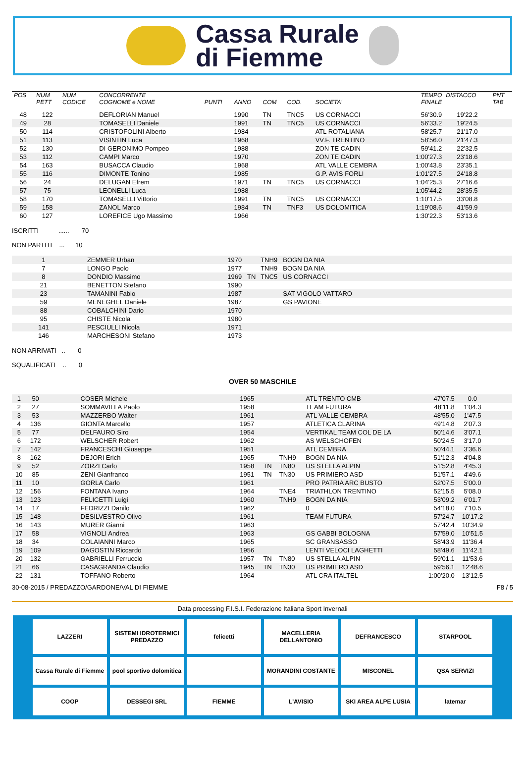Cassa Rurale
di Fiemme
| POS | NUM PETT | NUM CODICE | CONCORRENTE COGNOME e NOME | PUNTI | ANNO | COM | COD. | SOCIETA' | TEMPO FINALE | DISTACCO | PNT TAB |
| --- | --- | --- | --- | --- | --- | --- | --- | --- | --- | --- | --- |
| 48 | 122 | | DEFLORIAN Manuel | | 1990 | TN | TNC5 | US CORNACCI | 56'30.9 | 19'22.2 | |
| 49 | 28 | | TOMASELLI Daniele | | 1991 | TN | TNC5 | US CORNACCI | 56'33.2 | 19'24.5 | |
| 50 | 114 | | CRISTOFOLINI Alberto | | 1984 | | | ATL ROTALIANA | 58'25.7 | 21'17.0 | |
| 51 | 113 | | VISINTIN Luca | | 1968 | | | VV.F. TRENTINO | 58'56.0 | 21'47.3 | |
| 52 | 130 | | DI GERONIMO Pompeo | | 1988 | | | ZON TE CADIN | 59'41.2 | 22'32.5 | |
| 53 | 112 | | CAMPI Marco | | 1970 | | | ZON TE CADIN | 1:00'27.3 | 23'18.6 | |
| 54 | 163 | | BUSACCA Claudio | | 1968 | | | ATL VALLE CEMBRA | 1:00'43.8 | 23'35.1 | |
| 55 | 116 | | DIMONTE Tonino | | 1985 | | | G.P. AVIS FORLI | 1:01'27.5 | 24'18.8 | |
| 56 | 24 | | DELUGAN Efrem | | 1971 | TN | TNC5 | US CORNACCI | 1:04'25.3 | 27'16.6 | |
| 57 | 75 | | LEONELLI Luca | | 1988 | | | | 1:05'44.2 | 28'35.5 | |
| 58 | 170 | | TOMASELLI Vittorio | | 1991 | TN | TNC5 | US CORNACCI | 1:10'17.5 | 33'08.8 | |
| 59 | 158 | | ZANOL Marco | | 1984 | TN | TNF3 | US DOLOMITICA | 1:19'08.6 | 41'59.9 | |
| 60 | 127 | | LOREFICE Ugo Massimo | | 1966 | | | | 1:30'22.3 | 53'13.6 | |
ISCRITTI ...... 70
NON PARTITI ... 10
| | 1 | | ZEMMER Urban | | 1970 | | TNH9 | BOGN DA NIA | |
| | 7 | | LONGO Paolo | | 1977 | | TNH9 | BOGN DA NIA | |
| | 8 | | DONDIO Massimo | | 1969 | TN | TNC5 | US CORNACCI | |
| | 21 | | BENETTON Stefano | | 1990 | | | | |
| | 23 | | TAMANINI Fabio | | 1987 | | | SAT VIGOLO VATTARO | |
| | 59 | | MENEGHEL Daniele | | 1987 | | | GS PAVIONE | |
| | 88 | | COBALCHINI Dario | | 1970 | | | | |
| | 95 | | CHISTE Nicola | | 1980 | | | | |
| | 141 | | PESCIULLI Nicola | | 1971 | | | | |
| | 146 | | MARCHESONI Stefano | | 1973 | | | | |
NON ARRIVATI .. 0
SQUALIFICATI .. 0
OVER 50 MASCHILE
| 1 | 50 | | COSER Michele | | 1965 | | | ATL TRENTO CMB | 47'07.5 | 0.0 | |
| 2 | 27 | | SOMMAVILLA Paolo | | 1958 | | | TEAM FUTURA | 48'11.8 | 1'04.3 | |
| 3 | 53 | | MAZZERBO Walter | | 1961 | | | ATL VALLE CEMBRA | 48'55.0 | 1'47.5 | |
| 4 | 136 | | GIONTA Marcello | | 1957 | | | ATLETICA CLARINA | 49'14.8 | 2'07.3 | |
| 5 | 77 | | DELFAURO Siro | | 1954 | | | VERTIKAL TEAM COL DE LA | 50'14.6 | 3'07.1 | |
| 6 | 172 | | WELSCHER Robert | | 1962 | | | AS WELSCHOFEN | 50'24.5 | 3'17.0 | |
| 7 | 142 | | FRANCESCHI Giuseppe | | 1951 | | | ATL CEMBRA | 50'44.1 | 3'36.6 | |
| 8 | 162 | | DEJORI Erich | | 1965 | | TNH9 | BOGN DA NIA | 51'12.3 | 4'04.8 | |
| 9 | 52 | | ZORZI Carlo | | 1958 | TN | TN80 | US STELLA ALPIN | 51'52.8 | 4'45.3 | |
| 10 | 85 | | ZENI Gianfranco | | 1951 | TN | TN30 | US PRIMIERO ASD | 51'57.1 | 4'49.6 | |
| 11 | 10 | | GORLA Carlo | | 1961 | | | PRO PATRIA ARC BUSTO | 52'07.5 | 5'00.0 | |
| 12 | 156 | | FONTANA Ivano | | 1964 | | TNE4 | TRIATHLON TRENTINO | 52'15.5 | 5'08.0 | |
| 13 | 123 | | FELICETTI Luigi | | 1960 | | TNH9 | BOGN DA NIA | 53'09.2 | 6'01.7 | |
| 14 | 17 | | FEDRIZZI Danilo | | 1962 | | | 0 | 54'18.0 | 7'10.5 | |
| 15 | 148 | | DESILVESTRO Olivo | | 1961 | | | TEAM FUTURA | 57'24.7 | 10'17.2 | |
| 16 | 143 | | MURER Gianni | | 1963 | | | | 57'42.4 | 10'34.9 | |
| 17 | 58 | | VIGNOLI Andrea | | 1963 | | | GS GABBI BOLOGNA | 57'59.0 | 10'51.5 | |
| 18 | 34 | | COLAIANNI Marco | | 1965 | | | SC GRANSASSO | 58'43.9 | 11'36.4 | |
| 19 | 109 | | DAGOSTIN Riccardo | | 1956 | | | LENTI VELOCI LAGHETTI | 58'49.6 | 11'42.1 | |
| 20 | 132 | | GABRIELLI Ferruccio | | 1957 | TN | TN80 | US STELLA ALPIN | 59'01.1 | 11'53.6 | |
| 21 | 66 | | CASAGRANDA Claudio | | 1945 | TN | TN30 | US PRIMIERO ASD | 59'56.1 | 12'48.6 | |
| 22 | 131 | | TOFFANO Roberto | | 1964 | | | ATL CRA ITALTEL | 1:00'20.0 | 13'12.5 | |
30-08-2015 / PREDAZZO/GARDONE/VAL DI FIEMME F8 / 5
Data processing F.I.S.I. Federazione Italiana Sport Invernali
LAZZERI
SISTEMI IDROTERMICI PREDAZZO
felicetti
MACELLERIA DELLANTONIO
DEFRANCESCO
STARPOOL
Cassa Rurale di Fiemme
pool sportivo dolomitica
MORANDINI COSTANTE
MISCONEL
QSA SERVIZI
COOP
DESSEGI SRL
FIEMME
L'AVISIO
SKI AREA ALPE LUSIA
latemar